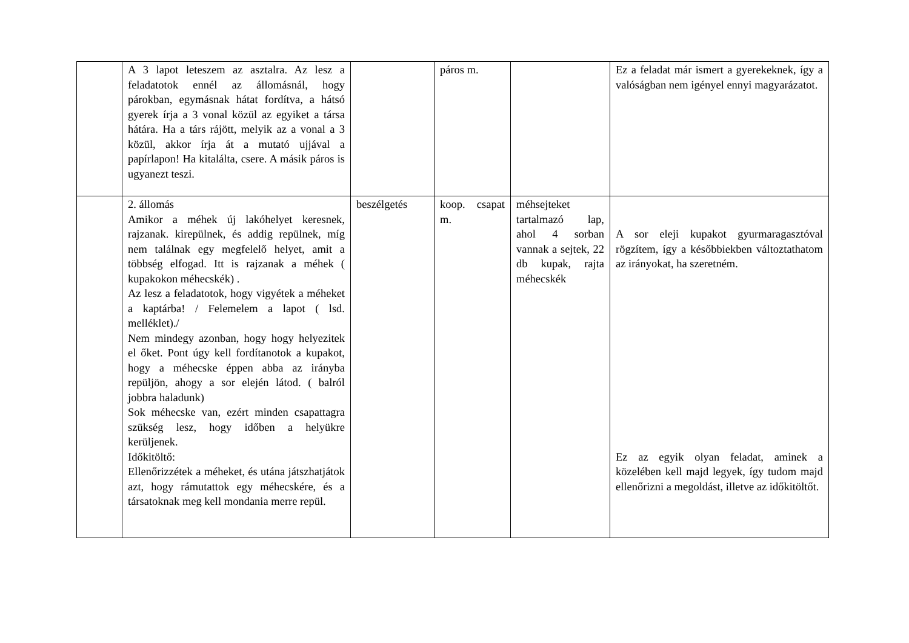| | A 3 lapot leteszem az asztalra. Az lesz a feladatotok ennél az állomásnál, hogy párokban, egymásnak hátat fordítva, a hátsó gyerek írja a 3 vonal közül az egyiket a társa hátára. Ha a társ rájött, melyik az a vonal a 3 közül, akkor írja át a mutató ujjával a papírlapon! Ha kitalálta, csere. A másik páros is ugyanezt teszi. | | páros m. | | Ez a feladat már ismert a gyerekeknek, így a valóságban nem igényel ennyi magyarázatot. |
| | 2. állomás Amikor a méhek új lakóhelyet keresnek, rajzanak. kirepülnek, és addig repülnek, míg nem találnak egy megfelelő helyet, amit a többség elfogad. Itt is rajzanak a méhek ( kupakokon méhecskék) . Az lesz a feladatotok, hogy vigyétek a méheket a kaptárba! / Felemelem a lapot ( lsd. melléklet)./ Nem mindegy azonban, hogy hogy helyezitek el őket. Pont úgy kell fordítanotok a kupakot, hogy a méhecske éppen abba az irányba repüljön, ahogy a sor elején látod. ( balról jobbra haladunk) Sok méhecske van, ezért minden csapattagra szükség lesz, hogy időben a helyükre kerüljenek. Időkitöltő: Ellenőrizzétek a méheket, és utána játszhatjátok azt, hogy rámutattok egy méhecskére, és a társatoknak meg kell mondania merre repül. | beszélgetés | koop. csapat m. | méhsejteket tartalmazó lap, ahol 4 sorban vannak a sejtek, 22 db kupak, rajta méhecskék | A sor eleji kupakot gyurmaragasztóval rögzítem, így a későbbiekben változtathatom az irányokat, ha szeretném. Ez az egyik olyan feladat, aminek a közelében kell majd legyek, így tudom majd ellenőrizni a megoldást, illetve az időkitöltőt. |